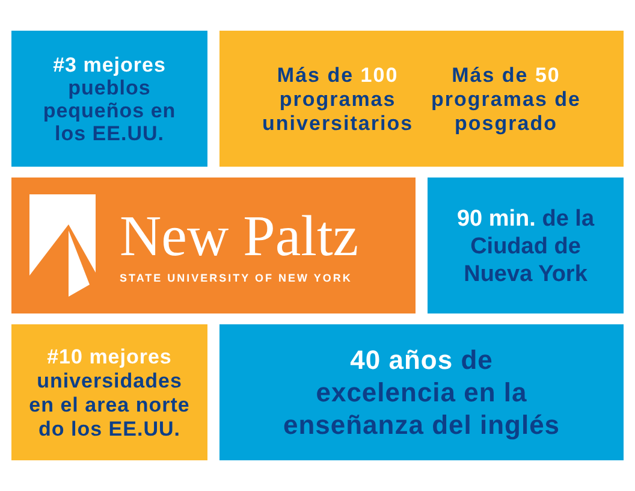#3 mejores
pueblos
pequeños en
los EE.UU.
Más de 100
programas
universitarios
Más de 50
programas de
posgrado
New Paltz
STATE UNIVERSITY OF NEW YORK
90 min. de la
Ciudad de
Nueva York
#10 mejores
universidades
en el area norte
do los EE.UU.
40 años de
excelencia en la
enseñanza del inglés